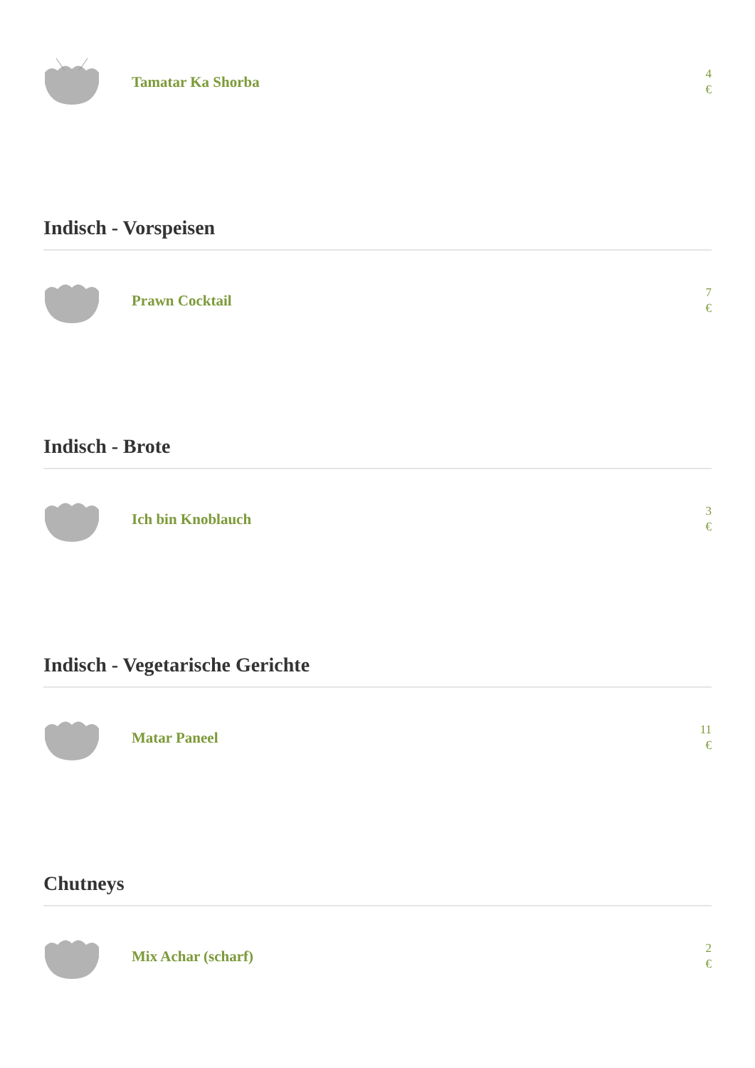Tamatar Ka Shorba
4
€
Indisch - Vorspeisen
Prawn Cocktail
7
€
Indisch - Brote
Ich bin Knoblauch
3
€
Indisch - Vegetarische Gerichte
Matar Paneel
11
€
Chutneys
Mix Achar (scharf)
2
€